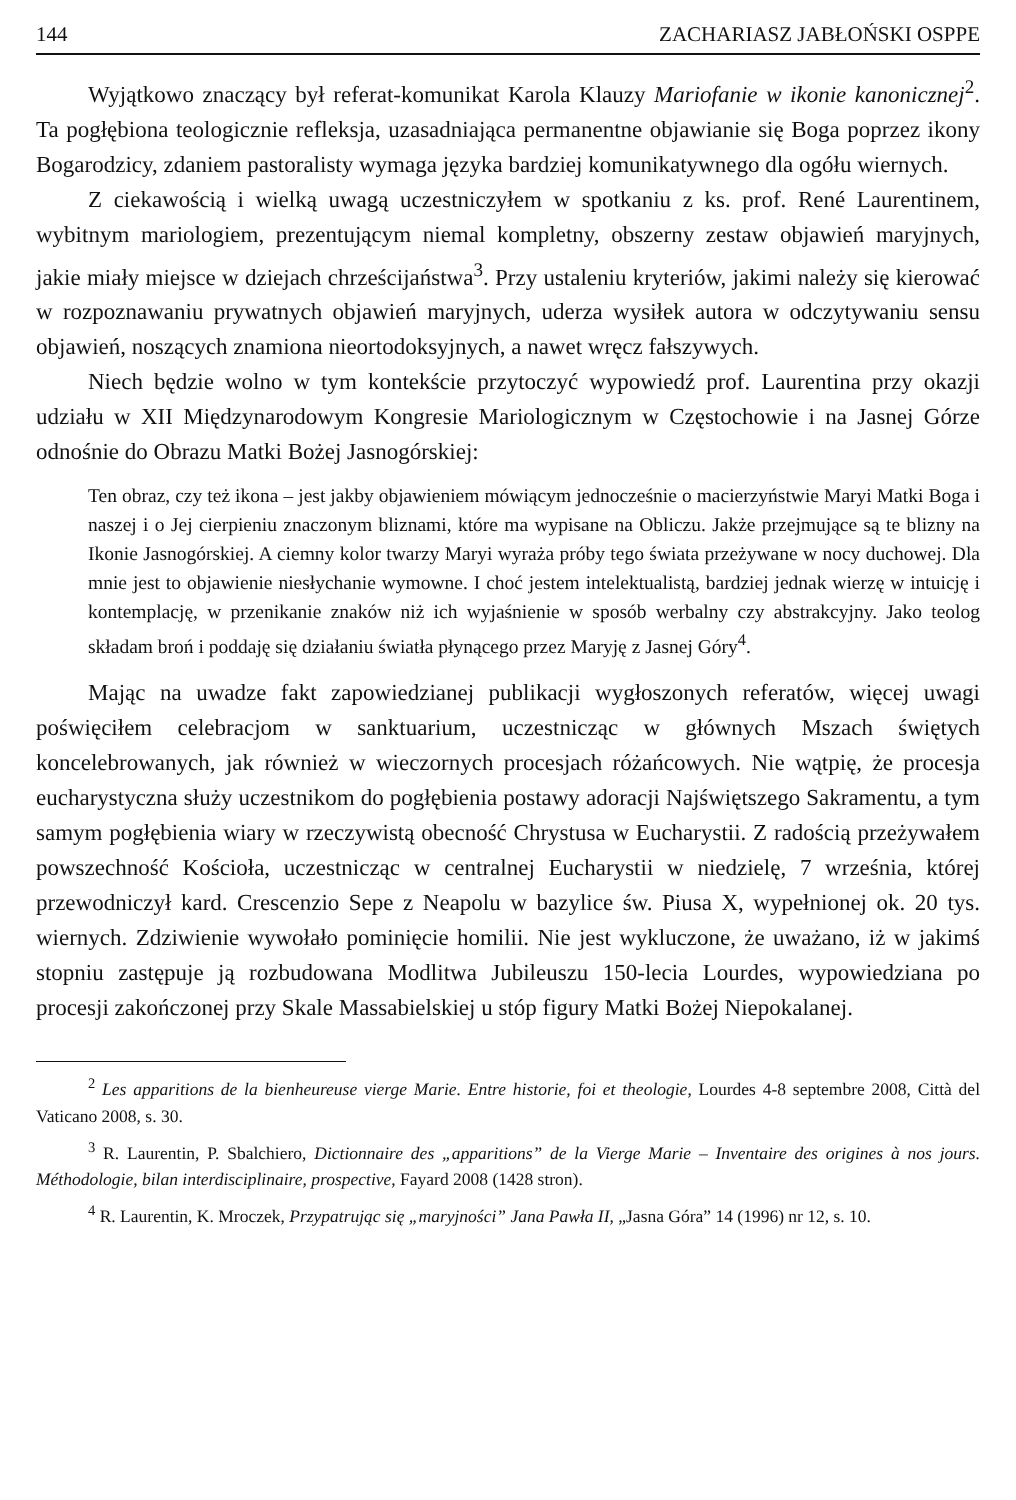144 ZACHARIASZ JABŁOŃSKI OSPPE
Wyjątkowo znaczący był referat-komunikat Karola Klauzy Mariofanie w ikonie kanonicznej<sup>2</sup>. Ta pogłębiona teologicznie refleksja, uzasadniająca permanentne objawianie się Boga poprzez ikony Bogarodzicy, zdaniem pastoralisty wymaga języka bardziej komunikatywnego dla ogółu wiernych.
Z ciekawością i wielką uwagą uczestniczyłem w spotkaniu z ks. prof. René Laurentinem, wybitnym mariologiem, prezentującym niemal kompletny, obszerny zestaw objawień maryjnych, jakie miały miejsce w dziejach chrześcijaństwa<sup>3</sup>. Przy ustaleniu kryteriów, jakimi należy się kierować w rozpoznawaniu prywatnych objawień maryjnych, uderza wysiłek autora w odczytywaniu sensu objawień, noszących znamiona nieortodoksyjnych, a nawet wręcz fałszywych.
Niech będzie wolno w tym kontekście przytoczyć wypowiedź prof. Laurentina przy okazji udziału w XII Międzynarodowym Kongresie Mariologicznym w Częstochowie i na Jasnej Górze odnośnie do Obrazu Matki Bożej Jasnogórskiej:
Ten obraz, czy też ikona – jest jakby objawieniem mówiącym jednocześnie o macierzyństwie Maryi Matki Boga i naszej i o Jej cierpieniu znaczonym bliznami, które ma wypisane na Obliczu. Jakże przejmujące są te blizny na Ikonie Jasnogórskiej. A ciemny kolor twarzy Maryi wyraża próby tego świata przeżywane w nocy duchowej. Dla mnie jest to objawienie niesłychanie wymowne. I choć jestem intelektualistą, bardziej jednak wierzę w intuicję i kontemplację, w przenikanie znaków niż ich wyjaśnienie w sposób werbalny czy abstrakcyjny. Jako teolog składam broń i poddaję się działaniu światła płynącego przez Maryję z Jasnej Góry<sup>4</sup>.
Mając na uwadze fakt zapowiedzianej publikacji wygłoszonych referatów, więcej uwagi poświęciłem celebracjom w sanktuarium, uczestnicząc w głównych Mszach świętych koncelebrowanych, jak również w wieczornych procesjach różańcowych. Nie wątpię, że procesja eucharystyczna służy uczestnikom do pogłębienia postawy adoracji Najświętszego Sakramentu, a tym samym pogłębienia wiary w rzeczywistą obecność Chrystusa w Eucharystii. Z radością przeżywałem powszechność Kościoła, uczestnicząc w centralnej Eucharystii w niedzielę, 7 września, której przewodniczył kard. Crescenzio Sepe z Neapolu w bazylice św. Piusa X, wypełnionej ok. 20 tys. wiernych. Zdziwienie wywołało pominięcie homilii. Nie jest wykluczone, że uważano, iż w jakimś stopniu zastępuje ją rozbudowana Modlitwa Jubileuszu 150-lecia Lourdes, wypowiedziana po procesji zakończonej przy Skale Massabielskiej u stóp figury Matki Bożej Niepokalanej.
<sup>2</sup> Les apparitions de la bienheureuse vierge Marie. Entre historie, foi et theologie, Lourdes 4-8 septembre 2008, Città del Vaticano 2008, s. 30.
<sup>3</sup> R. Laurentin, P. Sbalchiero, Dictionnaire des „apparitions” de la Vierge Marie – Inventaire des origines à nos jours. Méthodologie, bilan interdisciplinaire, prospective, Fayard 2008 (1428 stron).
<sup>4</sup> R. Laurentin, K. Mroczek, Przypatrując się „maryjności” Jana Pawła II, „Jasna Góra” 14 (1996) nr 12, s. 10.